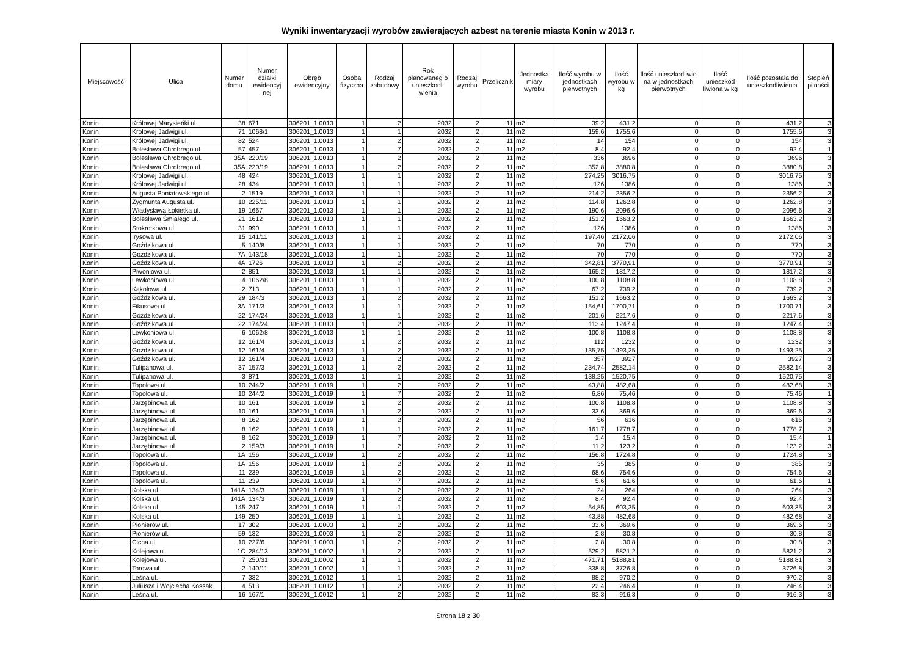Wyniki inwentaryzacji wyrobów zawierających azbest na terenie miasta Konin w 2013 r.
| Miejscowość | Ulica | Numer domu | Numer działki ewidencyj nej | Obręb ewidencyjny | Osoba fizyczna | Rodzaj zabudowy | Rok planowaneg o unieszkodli wienia | Rodzaj wyrobu | Przelicznik | Jednostka miary wyrobu | Ilość wyrobu w jednostkach pierwotnych | Ilość wyrobu w kg | Ilość unieszkodliwio na w jednostkach pierwotnych | Ilość unieszkod liwiona w kg | Ilość pozostała do unieszkodliwienia | Stopień pilności |
| --- | --- | --- | --- | --- | --- | --- | --- | --- | --- | --- | --- | --- | --- | --- | --- | --- |
| Konin | Królowej Marysieńki ul. | 38 | 671 | 306201_1.0013 | 1 | 2 | 2032 | 2 | 11 | m2 | 39,2 | 431,2 | 0 | 0 | 431,2 | 3 |
| Konin | Królowej Jadwigi ul. | 71 | 1068/1 | 306201_1.0013 | 1 | 1 | 2032 | 2 | 11 | m2 | 159,6 | 1755,6 | 0 | 0 | 1755,6 | 3 |
| Konin | Królowej Jadwigi ul. | 82 | 524 | 306201_1.0013 | 1 | 2 | 2032 | 2 | 11 | m2 | 14 | 154 | 0 | 0 | 154 | 3 |
| Konin | Bolesława Chrobrego ul. | 57 | 457 | 306201_1.0013 | 1 | 7 | 2032 | 2 | 11 | m2 | 8,4 | 92,4 | 0 | 0 | 92,4 | 1 |
| Konin | Bolesława Chrobrego ul. | 35A | 220/19 | 306201_1.0013 | 1 | 2 | 2032 | 2 | 11 | m2 | 336 | 3696 | 0 | 0 | 3696 | 3 |
| Konin | Bolesława Chrobrego ul. | 35A | 220/19 | 306201_1.0013 | 1 | 2 | 2032 | 2 | 11 | m2 | 352,8 | 3880,8 | 0 | 0 | 3880,8 | 3 |
| Konin | Królowej Jadwigi ul. | 48 | 424 | 306201_1.0013 | 1 | 1 | 2032 | 2 | 11 | m2 | 274,25 | 3016,75 | 0 | 0 | 3016,75 | 3 |
| Konin | Królowej Jadwigi ul. | 28 | 434 | 306201_1.0013 | 1 | 1 | 2032 | 2 | 11 | m2 | 126 | 1386 | 0 | 0 | 1386 | 3 |
| Konin | Augusta Poniatowskiego ul. | 2 | 1519 | 306201_1.0013 | 1 | 1 | 2032 | 2 | 11 | m2 | 214,2 | 2356,2 | 0 | 0 | 2356,2 | 3 |
| Konin | Zygmunta Augusta ul. | 10 | 225/11 | 306201_1.0013 | 1 | 1 | 2032 | 2 | 11 | m2 | 114,8 | 1262,8 | 0 | 0 | 1262,8 | 3 |
| Konin | Władysława Łokietka ul. | 19 | 1667 | 306201_1.0013 | 1 | 1 | 2032 | 2 | 11 | m2 | 190,6 | 2096,6 | 0 | 0 | 2096,6 | 3 |
| Konin | Bolesława Śmiałego ul. | 21 | 1612 | 306201_1.0013 | 1 | 1 | 2032 | 2 | 11 | m2 | 151,2 | 1663,2 | 0 | 0 | 1663,2 | 3 |
| Konin | Stokrotkowa ul. | 31 | 990 | 306201_1.0013 | 1 | 1 | 2032 | 2 | 11 | m2 | 126 | 1386 | 0 | 0 | 1386 | 3 |
| Konin | Irysowa ul. | 15 | 141/11 | 306201_1.0013 | 1 | 1 | 2032 | 2 | 11 | m2 | 197,46 | 2172,06 | 0 | 0 | 2172,06 | 3 |
| Konin | Goździkowa ul. | 5 | 140/8 | 306201_1.0013 | 1 | 1 | 2032 | 2 | 11 | m2 | 70 | 770 | 0 | 0 | 770 | 3 |
| Konin | Goździkowa ul. | 7A | 143/18 | 306201_1.0013 | 1 | 1 | 2032 | 2 | 11 | m2 | 70 | 770 | 0 | 0 | 770 | 3 |
| Konin | Goździkowa ul. | 4A | 1726 | 306201_1.0013 | 1 | 2 | 2032 | 2 | 11 | m2 | 342,81 | 3770,91 | 0 | 0 | 3770,91 | 3 |
| Konin | Piwoniowa ul. | 2 | 851 | 306201_1.0013 | 1 | 1 | 2032 | 2 | 11 | m2 | 165,2 | 1817,2 | 0 | 0 | 1817,2 | 3 |
| Konin | Lewkoniowa ul. | 4 | 1062/8 | 306201_1.0013 | 1 | 1 | 2032 | 2 | 11 | m2 | 100,8 | 1108,8 | 0 | 0 | 1108,8 | 3 |
| Konin | Kąkolowa ul. | 2 | 713 | 306201_1.0013 | 1 | 1 | 2032 | 2 | 11 | m2 | 67,2 | 739,2 | 0 | 0 | 739,2 | 3 |
| Konin | Goździkowa ul. | 29 | 184/3 | 306201_1.0013 | 1 | 2 | 2032 | 2 | 11 | m2 | 151,2 | 1663,2 | 0 | 0 | 1663,2 | 3 |
| Konin | Fikusowa ul. | 3A | 171/3 | 306201_1.0013 | 1 | 1 | 2032 | 2 | 11 | m2 | 154,61 | 1700,71 | 0 | 0 | 1700,71 | 3 |
| Konin | Goździkowa ul. | 22 | 174/24 | 306201_1.0013 | 1 | 1 | 2032 | 2 | 11 | m2 | 201,6 | 2217,6 | 0 | 0 | 2217,6 | 3 |
| Konin | Goździkowa ul. | 22 | 174/24 | 306201_1.0013 | 1 | 2 | 2032 | 2 | 11 | m2 | 113,4 | 1247,4 | 0 | 0 | 1247,4 | 3 |
| Konin | Lewkoniowa ul. | 6 | 1062/8 | 306201_1.0013 | 1 | 1 | 2032 | 2 | 11 | m2 | 100,8 | 1108,8 | 0 | 0 | 1108,8 | 3 |
| Konin | Goździkowa ul. | 12 | 161/4 | 306201_1.0013 | 1 | 2 | 2032 | 2 | 11 | m2 | 112 | 1232 | 0 | 0 | 1232 | 3 |
| Konin | Goździkowa ul. | 12 | 161/4 | 306201_1.0013 | 1 | 2 | 2032 | 2 | 11 | m2 | 135,75 | 1493,25 | 0 | 0 | 1493,25 | 3 |
| Konin | Goździkowa ul. | 12 | 161/4 | 306201_1.0013 | 1 | 2 | 2032 | 2 | 11 | m2 | 357 | 3927 | 0 | 0 | 3927 | 3 |
| Konin | Tulipanowa ul. | 37 | 157/3 | 306201_1.0013 | 1 | 2 | 2032 | 2 | 11 | m2 | 234,74 | 2582,14 | 0 | 0 | 2582,14 | 3 |
| Konin | Tulipanowa ul. | 3 | 871 | 306201_1.0013 | 1 | 1 | 2032 | 2 | 11 | m2 | 138,25 | 1520,75 | 0 | 0 | 1520,75 | 3 |
| Konin | Topolowa ul. | 10 | 244/2 | 306201_1.0019 | 1 | 2 | 2032 | 2 | 11 | m2 | 43,88 | 482,68 | 0 | 0 | 482,68 | 3 |
| Konin | Topolowa ul. | 10 | 244/2 | 306201_1.0019 | 1 | 7 | 2032 | 2 | 11 | m2 | 6,86 | 75,46 | 0 | 0 | 75,46 | 1 |
| Konin | Jarzębinowa ul. | 10 | 161 | 306201_1.0019 | 1 | 2 | 2032 | 2 | 11 | m2 | 100,8 | 1108,8 | 0 | 0 | 1108,8 | 3 |
| Konin | Jarzębinowa ul. | 10 | 161 | 306201_1.0019 | 1 | 2 | 2032 | 2 | 11 | m2 | 33,6 | 369,6 | 0 | 0 | 369,6 | 3 |
| Konin | Jarzębinowa ul. | 8 | 162 | 306201_1.0019 | 1 | 2 | 2032 | 2 | 11 | m2 | 56 | 616 | 0 | 0 | 616 | 3 |
| Konin | Jarzębinowa ul. | 8 | 162 | 306201_1.0019 | 1 | 1 | 2032 | 2 | 11 | m2 | 161,7 | 1778,7 | 0 | 0 | 1778,7 | 3 |
| Konin | Jarzębinowa ul. | 8 | 162 | 306201_1.0019 | 1 | 7 | 2032 | 2 | 11 | m2 | 1,4 | 15,4 | 0 | 0 | 15,4 | 1 |
| Konin | Jarzębinowa ul. | 2 | 159/3 | 306201_1.0019 | 1 | 2 | 2032 | 2 | 11 | m2 | 11,2 | 123,2 | 0 | 0 | 123,2 | 3 |
| Konin | Topolowa ul. | 1A | 156 | 306201_1.0019 | 1 | 2 | 2032 | 2 | 11 | m2 | 156,8 | 1724,8 | 0 | 0 | 1724,8 | 3 |
| Konin | Topolowa ul. | 1A | 156 | 306201_1.0019 | 1 | 2 | 2032 | 2 | 11 | m2 | 35 | 385 | 0 | 0 | 385 | 3 |
| Konin | Topolowa ul. | 11 | 239 | 306201_1.0019 | 1 | 2 | 2032 | 2 | 11 | m2 | 68,6 | 754,6 | 0 | 0 | 754,6 | 3 |
| Konin | Topolowa ul. | 11 | 239 | 306201_1.0019 | 1 | 7 | 2032 | 2 | 11 | m2 | 5,6 | 61,6 | 0 | 0 | 61,6 | 1 |
| Konin | Kolska ul. | 141A | 134/3 | 306201_1.0019 | 1 | 2 | 2032 | 2 | 11 | m2 | 24 | 264 | 0 | 0 | 264 | 3 |
| Konin | Kolska ul. | 141A | 134/3 | 306201_1.0019 | 1 | 2 | 2032 | 2 | 11 | m2 | 8,4 | 92,4 | 0 | 0 | 92,4 | 3 |
| Konin | Kolska ul. | 145 | 247 | 306201_1.0019 | 1 | 1 | 2032 | 2 | 11 | m2 | 54,85 | 603,35 | 0 | 0 | 603,35 | 3 |
| Konin | Kolska ul. | 149 | 250 | 306201_1.0019 | 1 | 1 | 2032 | 2 | 11 | m2 | 43,88 | 482,68 | 0 | 0 | 482,68 | 3 |
| Konin | Pionierów ul. | 17 | 302 | 306201_1.0003 | 1 | 2 | 2032 | 2 | 11 | m2 | 33,6 | 369,6 | 0 | 0 | 369,6 | 3 |
| Konin | Pionierów ul. | 59 | 132 | 306201_1.0003 | 1 | 2 | 2032 | 2 | 11 | m2 | 2,8 | 30,8 | 0 | 0 | 30,8 | 3 |
| Konin | Cicha ul. | 10 | 227/6 | 306201_1.0003 | 1 | 2 | 2032 | 2 | 11 | m2 | 2,8 | 30,8 | 0 | 0 | 30,8 | 3 |
| Konin | Kolejowa ul. | 1C | 284/13 | 306201_1.0002 | 1 | 2 | 2032 | 2 | 11 | m2 | 529,2 | 5821,2 | 0 | 0 | 5821,2 | 3 |
| Konin | Kolejowa ul. | 7 | 250/31 | 306201_1.0002 | 1 | 1 | 2032 | 2 | 11 | m2 | 471,71 | 5188,81 | 0 | 0 | 5188,81 | 3 |
| Konin | Torowa ul. | 2 | 140/11 | 306201_1.0002 | 1 | 1 | 2032 | 2 | 11 | m2 | 338,8 | 3726,8 | 0 | 0 | 3726,8 | 3 |
| Konin | Leśna ul. | 7 | 332 | 306201_1.0012 | 1 | 1 | 2032 | 2 | 11 | m2 | 88,2 | 970,2 | 0 | 0 | 970,2 | 3 |
| Konin | Juliusza i Wojciecha Kossak | 4 | 513 | 306201_1.0012 | 1 | 2 | 2032 | 2 | 11 | m2 | 22,4 | 246,4 | 0 | 0 | 246,4 | 3 |
| Konin | Leśna ul. | 16 | 167/1 | 306201_1.0012 | 1 | 2 | 2032 | 2 | 11 | m2 | 83,3 | 916,3 | 0 | 0 | 916,3 | 3 |
Strona 18 z 30